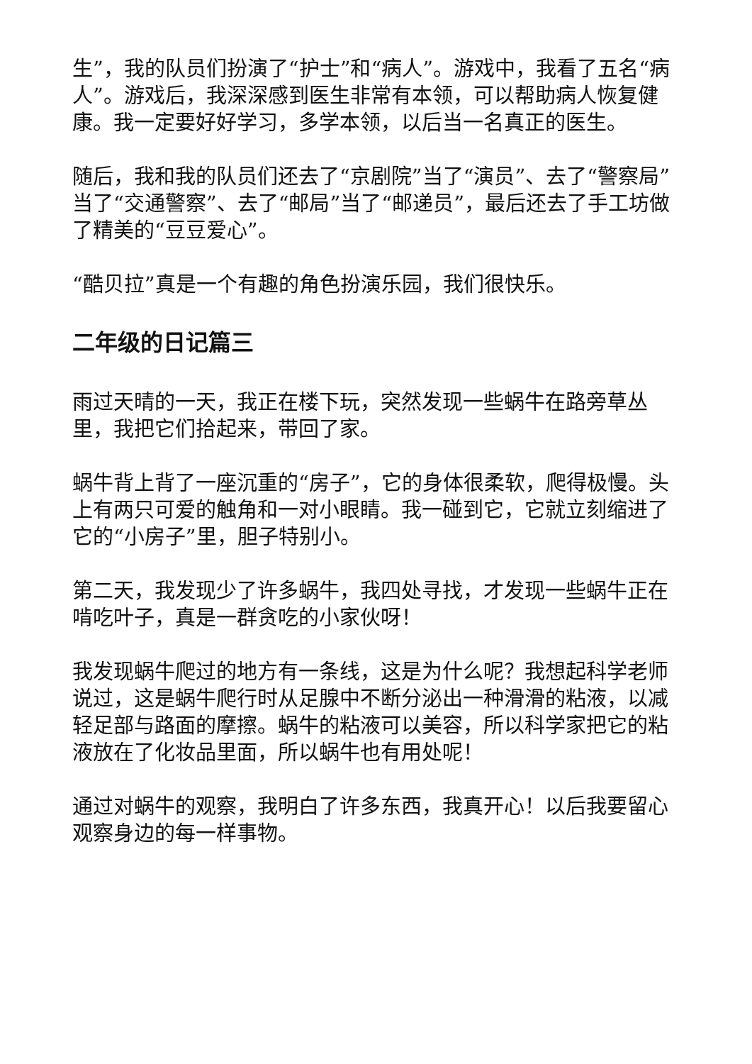生”，我的队员们扮演了“护士”和“病人”。游戏中，我看了五名“病人”。游戏后，我深深感到医生非常有本领，可以帮助病人恢复健康。我一定要好好学习，多学本领，以后当一名真正的医生。
随后，我和我的队员们还去了“京剧院”当了“演员”、去了“警察局”当了“交通警察”、去了“邮局”当了“邮递员”，最后还去了手工坊做了精美的“豆豆爱心”。
“酷贝拉”真是一个有趣的角色扮演乐园，我们很快乐。
二年级的日记篇三
雨过天晴的一天，我正在楼下玩，突然发现一些蜗牛在路旁草丛里，我把它们拾起来，带回了家。
蜗牛背上背了一座沉重的“房子”，它的身体很柔软，爬得极慢。头上有两只可爱的触角和一对小眼睛。我一碰到它，它就立刻缩进了它的“小房子”里，胆子特别小。
第二天，我发现少了许多蜗牛，我四处寻找，才发现一些蜗牛正在啃吃叶子，真是一群贪吃的小家伙呀！
我发现蜗牛爬过的地方有一条线，这是为什么呢？我想起科学老师说过，这是蜗牛爬行时从足腺中不断分泌出一种滑滑的粘液，以减轻足部与路面的摩擦。蜗牛的粘液可以美容，所以科学家把它的粘液放在了化妆品里面，所以蜗牛也有用处呢！
通过对蜗牛的观察，我明白了许多东西，我真开心！以后我要留心观察身边的每一样事物。